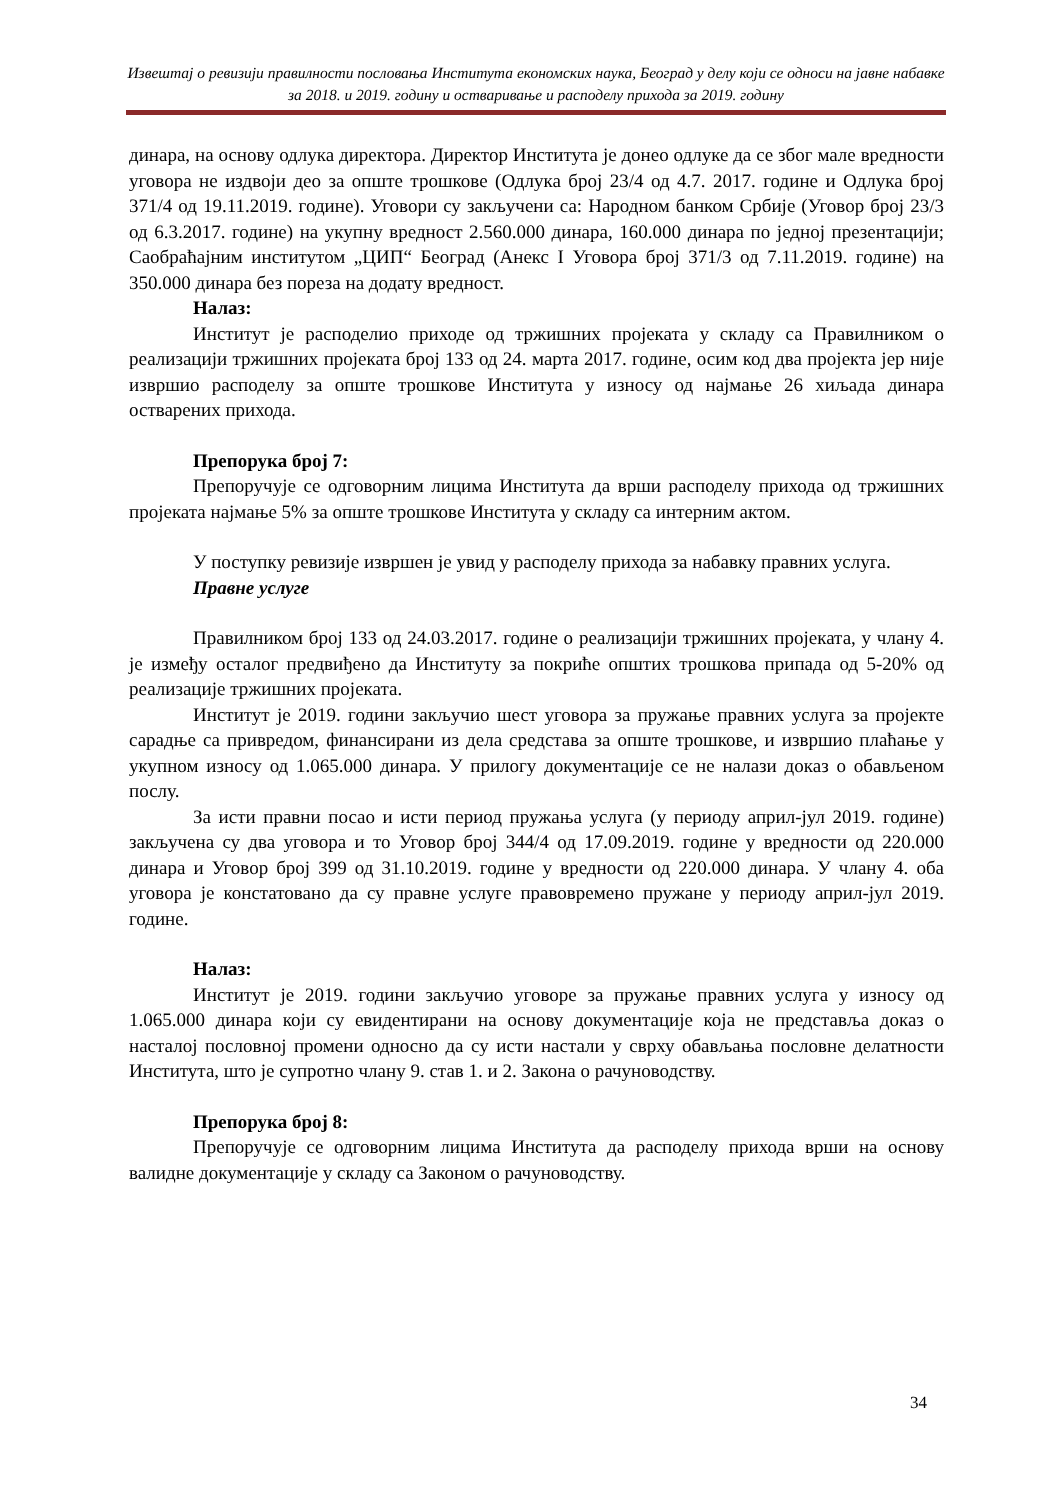Извештај о ревизији правилности пословања Института економских наука, Београд у делу који се односи на јавне набавке за 2018. и 2019. годину и остваривање и расподелу прихода за 2019. годину
динара, на основу одлука директора. Директор Института је донео одлуке да се због мале вредности уговора не издвоји део за опште трошкове (Одлука број 23/4 од 4.7. 2017. године и Одлука број 371/4 од 19.11.2019. године). Уговори су закључени са: Народном банком Србије (Уговор број 23/3 од 6.3.2017. године) на укупну вредност 2.560.000 динара, 160.000 динара по једној презентацији; Саобраћајним институтом „ЦИП“ Београд (Анекс I Уговора број 371/3 од 7.11.2019. године) на 350.000 динара без пореза на додату вредност.
Налаз:
Институт је расподелио приходе од тржишних пројеката у складу са Правилником о реализацији тржишних пројеката број 133 од 24. марта 2017. године, осим код два пројекта јер није извршио расподелу за опште трошкове Института у износу од најмање 26 хиљада динара остварених прихода.
Препорука број 7:
Препоручује се одговорним лицима Института да врши расподелу прихода од тржишних пројеката најмање 5% за опште трошкове Института у складу са интерним актом.
У поступку ревизије извршен је увид у расподелу прихода за набавку правних услуга.
Правне услуге
Правилником број 133 од 24.03.2017. године о реализацији тржишних пројеката, у члану 4. је између осталог предвиђено да Институту за покриће општих трошкова припада од 5-20% од реализације тржишних пројеката.
Институт је 2019. години закључио шест уговора за пружање правних услуга за пројекте сарадње са привредом, финансирани из дела средстава за опште трошкове, и извршио плаћање у укупном износу од 1.065.000 динара. У прилогу документације се не налази доказ о обављеном послу.
За исти правни посао и исти период пружања услуга (у периоду април-јул 2019. године) закључена су два уговора и то Уговор број 344/4 од 17.09.2019. године у вредности од 220.000 динара и Уговор број 399 од 31.10.2019. године у вредности од 220.000 динара. У члану 4. оба уговора је констатовано да су правне услуге правовремено пружане у периоду април-јул 2019. године.
Налаз:
Институт је 2019. години закључио уговоре за пружање правних услуга у износу од 1.065.000 динара који су евидентирани на основу документације која не представља доказ о насталој пословној промени односно да су исти настали у сврху обављања пословне делатности Института, што је супротно члану 9. став 1. и 2. Закона о рачуноводству.
Препорука број 8:
Препоручује се одговорним лицима Института да расподелу прихода врши на основу валидне документације у складу са Законом о рачуноводству.
34